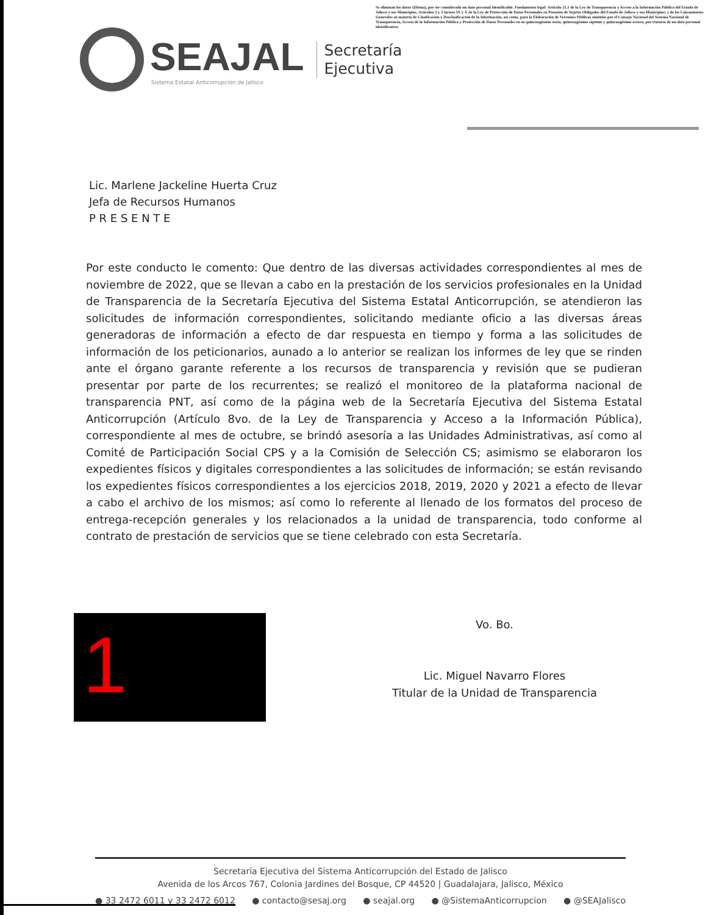Se eliminan los datos 1(firma), por ser considerado un dato personal identificable. Fundamento legal: Artículo 21.1 de la Ley de Transparencia y Acceso a la Información Pública del Estado de Jalisco y sus Municipios; Artículos 2 y 3 incisos IX y X de la Ley de Protección de Datos Personales en Posesión de Sujetos Obligados del Estado de Jalisco y sus Municipios; y de los Lineamientos Generales en materia de Clasificación y Desclasificación de la Información, así como, para la Elaboración de Versiones Públicas emitidos por el Consejo Nacional del Sistema Nacional de Transparencia, Acceso de la Información Pública y Protección de Datos Personales en su quincuagésimo sexto, quincuagésimo séptimo y quincuagésimo octavo, por tratarse de un dato personal identificativo.
SEAJAL
Sistema Estatal Anticorrupción de Jalisco
Secretaría
Ejecutiva
Lic. Marlene Jackeline Huerta Cruz
Jefa de Recursos Humanos
P R E S E N T E
Por este conducto le comento: Que dentro de las diversas actividades correspondientes al mes de noviembre de 2022, que se llevan a cabo en la prestación de los servicios profesionales en la Unidad de Transparencia de la Secretaría Ejecutiva del Sistema Estatal Anticorrupción, se atendieron las solicitudes de información correspondientes, solicitando mediante oficio a las diversas áreas generadoras de información a efecto de dar respuesta en tiempo y forma a las solicitudes de información de los peticionarios, aunado a lo anterior se realizan los informes de ley que se rinden ante el órgano garante referente a los recursos de transparencia y revisión que se pudieran presentar por parte de los recurrentes; se realizó el monitoreo de la plataforma nacional de transparencia PNT, así como de la página web de la Secretaría Ejecutiva del Sistema Estatal Anticorrupción (Artículo 8vo. de la Ley de Transparencia y Acceso a la Información Pública), correspondiente al mes de octubre, se brindó asesoría a las Unidades Administrativas, así como al Comité de Participación Social CPS y a la Comisión de Selección CS; asimismo se elaboraron los expedientes físicos y digitales correspondientes a las solicitudes de información; se están revisando los expedientes físicos correspondientes a los ejercicios 2018, 2019, 2020 y 2021 a efecto de llevar a cabo el archivo de los mismos; así como lo referente al llenado de los formatos del proceso de entrega-recepción generales y los relacionados a la unidad de transparencia, todo conforme al contrato de prestación de servicios que se tiene celebrado con esta Secretaría.
1
Vo. Bo.
Lic. Miguel Navarro Flores
Titular de la Unidad de Transparencia
Secretaría Ejecutiva del Sistema Anticorrupción del Estado de Jalisco
Avenida de los Arcos 767, Colonia Jardines del Bosque, CP 44520 | Guadalajara, Jalisco, México
● 33 2472 6011 y 33 2472 6012 ● contacto@sesaj.org ● seajal.org ● @SistemaAnticorrupcion ● @SEAJalisco